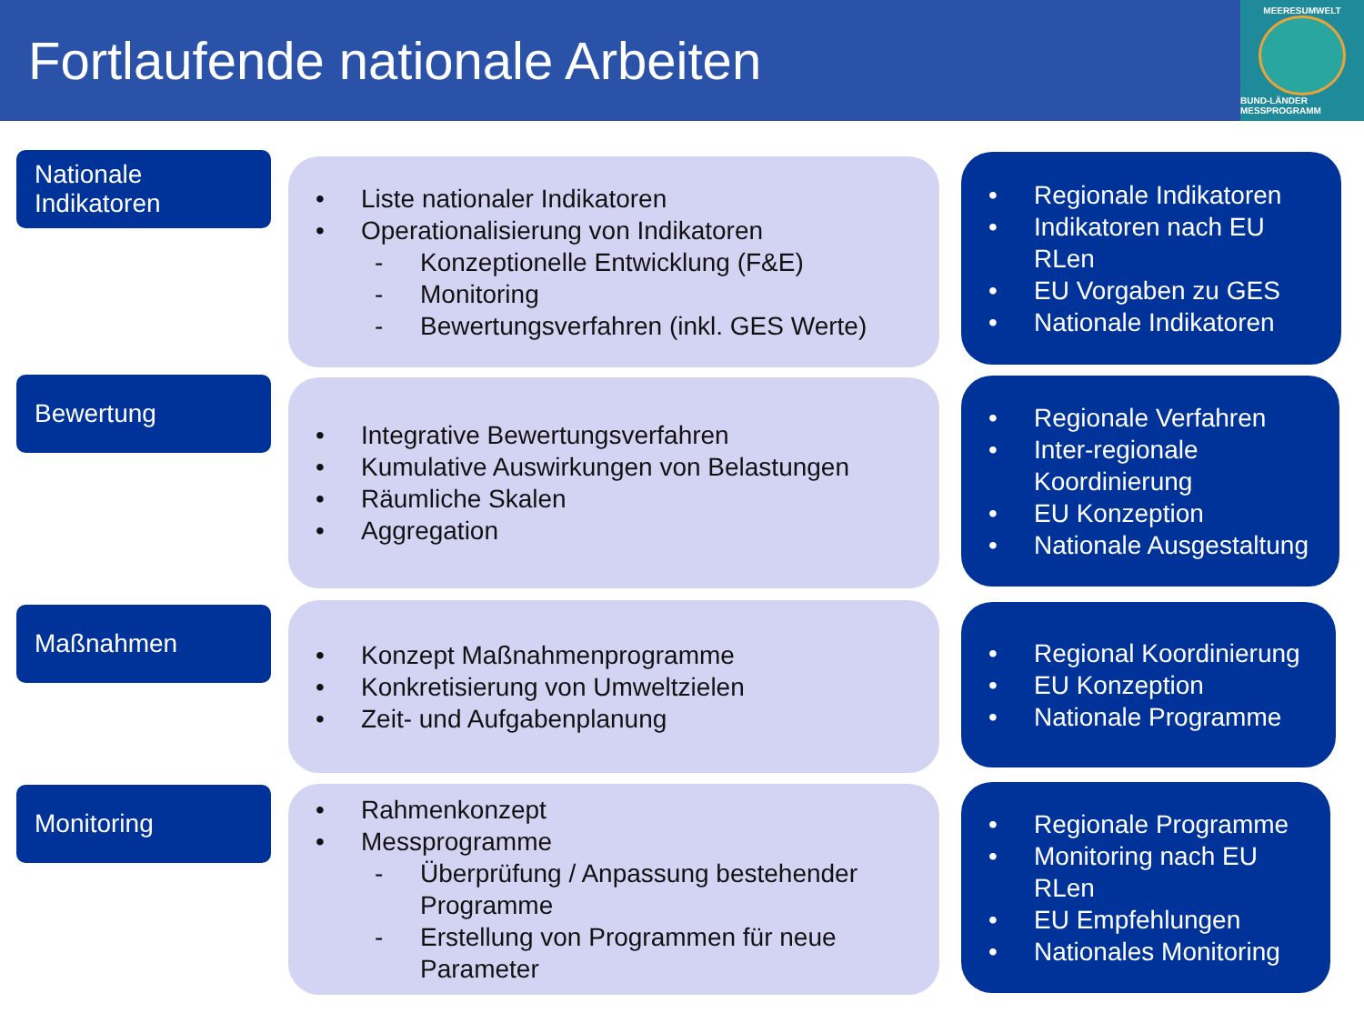Fortlaufende nationale Arbeiten
MEERESUMWELT
BUND-LÄNDER MESSPROGRAMM
Nationale
Indikatoren
• Liste nationaler Indikatoren
• Operationalisierung von Indikatoren
- Konzeptionelle Entwicklung (F&E)
- Monitoring
- Bewertungsverfahren (inkl. GES Werte)
• Regionale Indikatoren
• Indikatoren nach EU RLen
• EU Vorgaben zu GES
• Nationale Indikatoren
Bewertung
• Integrative Bewertungsverfahren
• Kumulative Auswirkungen von Belastungen
• Räumliche Skalen
• Aggregation
• Regionale Verfahren
• Inter-regionale Koordinierung
• EU Konzeption
• Nationale Ausgestaltung
Maßnahmen
• Konzept Maßnahmenprogramme
• Konkretisierung von Umweltzielen
• Zeit- und Aufgabenplanung
• Regional Koordinierung
• EU Konzeption
• Nationale Programme
Monitoring
• Rahmenkonzept
• Messprogramme
- Überprüfung / Anpassung bestehender Programme
- Erstellung von Programmen für neue Parameter
• Regionale Programme
• Monitoring nach EU RLen
• EU Empfehlungen
• Nationales Monitoring